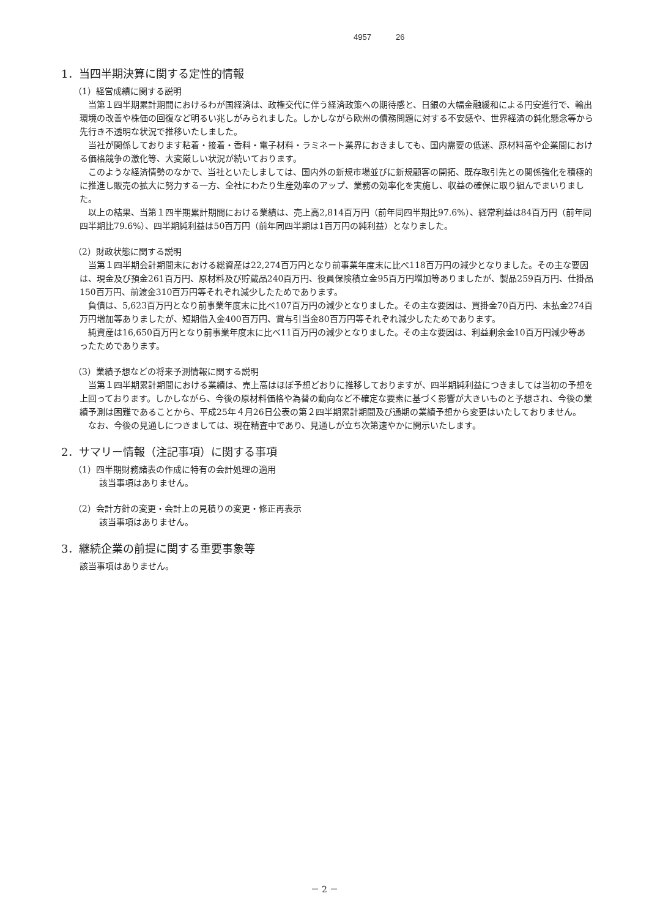4957 26
1．当四半期決算に関する定性的情報
（1）経営成績に関する説明
当第１四半期累計期間におけるわが国経済は、政権交代に伴う経済政策への期待感と、日銀の大幅金融緩和による円安進行で、輸出環境の改善や株価の回復など明るい兆しがみられました。しかしながら欧州の債務問題に対する不安感や、世界経済の鈍化懸念等から先行き不透明な状況で推移いたしました。
当社が関係しております粘着・接着・香料・電子材料・ラミネート業界におきましても、国内需要の低迷、原材料高や企業間における価格競争の激化等、大変厳しい状況が続いております。
このような経済情勢のなかで、当社といたしましては、国内外の新規市場並びに新規顧客の開拓、既存取引先との関係強化を積極的に推進し販売の拡大に努力する一方、全社にわたり生産効率のアップ、業務の効率化を実施し、収益の確保に取り組んでまいりました。
以上の結果、当第１四半期累計期間における業績は、売上高2,814百万円（前年同四半期比97.6%）、経常利益は84百万円（前年同四半期比79.6%）、四半期純利益は50百万円（前年同四半期は1百万円の純利益）となりました。
（2）財政状態に関する説明
当第１四半期会計期間末における総資産は22,274百万円となり前事業年度末に比べ118百万円の減少となりました。その主な要因は、現金及び預金261百万円、原材料及び貯蔵品240百万円、役員保険積立金95百万円増加等ありましたが、製品259百万円、仕掛品150百万円、前渡金310百万円等それぞれ減少したためであります。
負債は、5,623百万円となり前事業年度末に比べ107百万円の減少となりました。その主な要因は、買掛金70百万円、未払金274百万円増加等ありましたが、短期借入金400百万円、賞与引当金80百万円等それぞれ減少したためであります。
純資産は16,650百万円となり前事業年度末に比べ11百万円の減少となりました。その主な要因は、利益剰余金10百万円減少等あったためであります。
（3）業績予想などの将来予測情報に関する説明
当第１四半期累計期間における業績は、売上高はほぼ予想どおりに推移しておりますが、四半期純利益につきましては当初の予想を上回っております。しかしながら、今後の原材料価格や為替の動向など不確定な要素に基づく影響が大きいものと予想され、今後の業績予測は困難であることから、平成25年４月26日公表の第２四半期累計期間及び通期の業績予想から変更はいたしておりません。
なお、今後の見通しにつきましては、現在精査中であり、見通しが立ち次第速やかに開示いたします。
2．サマリー情報（注記事項）に関する事項
（1）四半期財務諸表の作成に特有の会計処理の適用
該当事項はありません。
（2）会計方針の変更・会計上の見積りの変更・修正再表示
該当事項はありません。
3．継続企業の前提に関する重要事象等
該当事項はありません。
－ 2 －